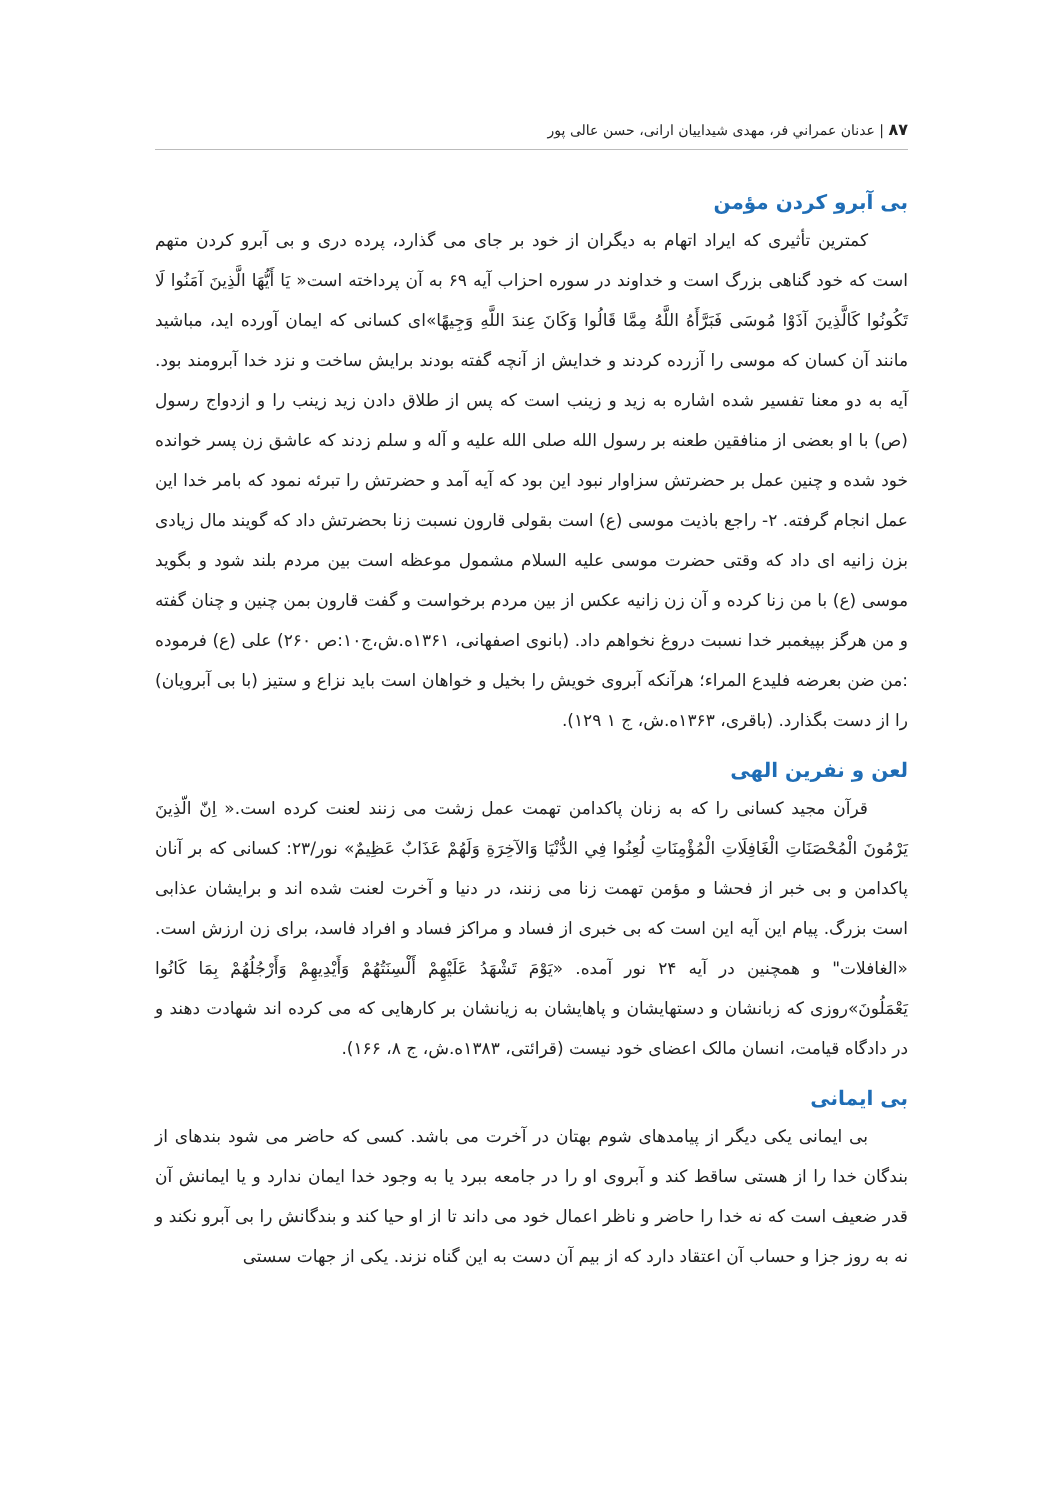۸۷ | عدنان عمراني فر، مهدی شیداییان ارانی، حسن عالی پور
بی آبرو کردن مؤمن
کمترین تأثیری که ایراد اتهام به دیگران از خود بر جای می گذارد، پرده دری و بی آبرو کردن متهم است که خود گناهی بزرگ است و خداوند در سوره احزاب آیه ۶۹ به آن پرداخته است« يَا أَيُّهَا الَّذِينَ آمَنُوا لَا تَكُونُوا كَالَّذِينَ آذَوْا مُوسَى فَبَرَّأَهُ اللَّهُ مِمَّا قَالُوا وَكَانَ عِندَ اللَّهِ وَجِيهًا»ای کسانی که ایمان آورده اید، مباشید مانند آن کسان که موسی را آزرده کردند و خدایش از آنچه گفته بودند برایش ساخت و نزد خدا آبرومند بود. آیه به دو معنا تفسیر شده اشاره به زید و زینب است که پس از طلاق دادن زید زینب را و ازدواج رسول (ص) با او بعضی از منافقین طعنه بر رسول الله صلی الله علیه و آله و سلم زدند که عاشق زن پسر خوانده خود شده و چنین عمل بر حضرتش سزاوار نبود این بود که آیه آمد و حضرتش را تبرئه نمود که بامر خدا این عمل انجام گرفته. ۲- راجع باذیت موسی (ع) است بقولی قارون نسبت زنا بحضرتش داد که گویند مال زیادی بزن زانیه ای داد که وقتی حضرت موسی علیه السلام مشمول موعظه است بین مردم بلند شود و بگوید موسی (ع) با من زنا کرده و آن زن زانیه عکس از بین مردم برخواست و گفت قارون بمن چنین و چنان گفته و من هرگز بپیغمبر خدا نسبت دروغ نخواهم داد. (بانوی اصفهانی، ۱۳۶۱ه.ش،ج۱۰:ص ۲۶۰) علی (ع) فرموده :من ضن بعرضه فلیدع المراء؛ هرآنکه آبروی خویش را بخیل و خواهان است باید نزاع و ستیز (با بی آبرویان) را از دست بگذارد. (باقری، ۱۳۶۳ه.ش، ج ۱ ۱۲۹).
لعن و نفرین الهی
قرآن مجید کسانی را که به زنان پاکدامن تهمت عمل زشت می زنند لعنت کرده است.« اِنّ الّذِينَ يَرْمُونَ الْمُحْصَنَاتِ الْغَافِلَاتِ الْمُؤْمِنَاتِ لُعِنُوا فِي الدُّنْيَا وَالآخِرَةِ وَلَهُمْ عَذَابٌ عَظِيمٌ» نور/۲۳: کسانی که بر آنان پاکدامن و بی خبر از فحشا و مؤمن تهمت زنا می زنند، در دنیا و آخرت لعنت شده اند و برایشان عذابی است بزرگ. پیام این آیه این است که بی خبری از فساد و مراکز فساد و افراد فاسد، برای زن ارزش است. «الغافلات" و همچنین در آیه ۲۴ نور آمده. «يَوْمَ تَشْهَدُ عَلَيْهِمْ أَلْسِنَتُهُمْ وَأَيْدِيهِمْ وَأَرْجُلُهُمْ بِمَا كَانُوا يَعْمَلُونَ»روزی که زبانشان و دستهایشان و پاهایشان به زیانشان بر کارهایی که می کرده اند شهادت دهند و در دادگاه قیامت، انسان مالک اعضای خود نیست (قرائتی، ۱۳۸۳ه.ش، ج ۸، ۱۶۶).
بی ایمانی
بی ایمانی یکی دیگر از پیامدهای شوم بهتان در آخرت می باشد. کسی که حاضر می شود بندهای از بندگان خدا را از هستی ساقط کند و آبروی او را در جامعه ببرد یا به وجود خدا ایمان ندارد و یا ایمانش آن قدر ضعیف است که نه خدا را حاضر و ناظر اعمال خود می داند تا از او حیا کند و بندگانش را بی آبرو نکند و نه به روز جزا و حساب آن اعتقاد دارد که از بیم آن دست به این گناه نزند. یکی از جهات سستی